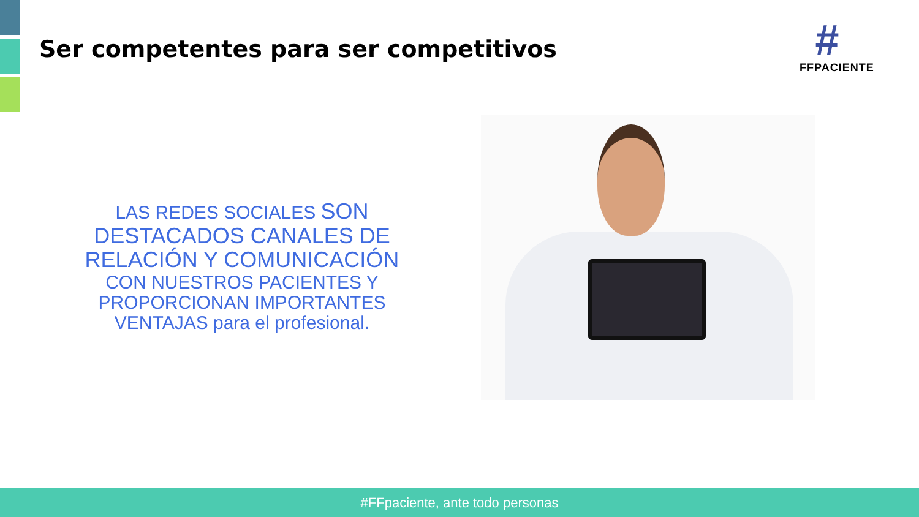Ser competentes para ser competitivos
#
FFPACIENTE
LAS REDES SOCIALES SON
DESTACADOS CANALES DE
RELACIÓN Y COMUNICACIÓN
CON NUESTROS PACIENTES Y
PROPORCIONAN IMPORTANTES
VENTAJAS para el profesional.
#FFpaciente, ante todo personas